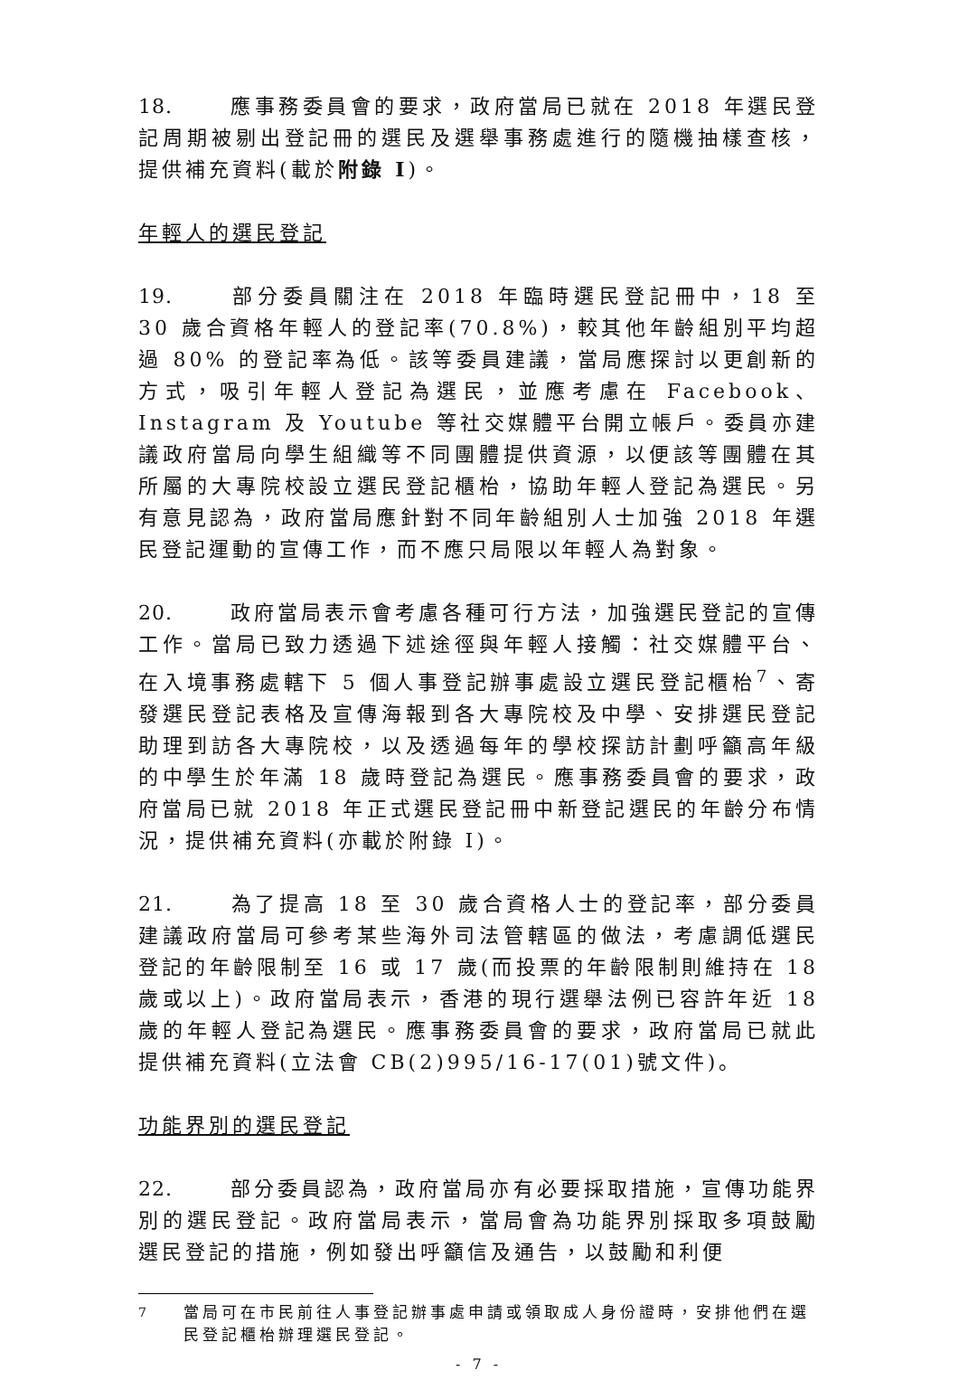18. 應事務委員會的要求，政府當局已就在 2018 年選民登記周期被剔出登記冊的選民及選舉事務處進行的隨機抽樣查核，提供補充資料(載於附錄 I)。
年輕人的選民登記
19. 部分委員關注在 2018 年臨時選民登記冊中，18 至 30 歲合資格年輕人的登記率(70.8%)，較其他年齡組別平均超過 80% 的登記率為低。該等委員建議，當局應探討以更創新的方式，吸引年輕人登記為選民，並應考慮在 Facebook、Instagram 及 Youtube 等社交媒體平台開立帳戶。委員亦建議政府當局向學生組織等不同團體提供資源，以便該等團體在其所屬的大專院校設立選民登記櫃枱，協助年輕人登記為選民。另有意見認為，政府當局應針對不同年齡組別人士加強 2018 年選民登記運動的宣傳工作，而不應只局限以年輕人為對象。
20. 政府當局表示會考慮各種可行方法，加強選民登記的宣傳工作。當局已致力透過下述途徑與年輕人接觸：社交媒體平台、在入境事務處轄下 5 個人事登記辦事處設立選民登記櫃枱<sup>7</sup>、寄發選民登記表格及宣傳海報到各大專院校及中學、安排選民登記助理到訪各大專院校，以及透過每年的學校探訪計劃呼籲高年級的中學生於年滿 18 歲時登記為選民。應事務委員會的要求，政府當局已就 2018 年正式選民登記冊中新登記選民的年齡分布情況，提供補充資料(亦載於附錄 I)。
21. 為了提高 18 至 30 歲合資格人士的登記率，部分委員建議政府當局可參考某些海外司法管轄區的做法，考慮調低選民登記的年齡限制至 16 或 17 歲(而投票的年齡限制則維持在 18 歲或以上)。政府當局表示，香港的現行選舉法例已容許年近 18 歲的年輕人登記為選民。應事務委員會的要求，政府當局已就此提供補充資料(立法會 CB(2)995/16-17(01)號文件)。
功能界別的選民登記
22. 部分委員認為，政府當局亦有必要採取措施，宣傳功能界別的選民登記。政府當局表示，當局會為功能界別採取多項鼓勵選民登記的措施，例如發出呼籲信及通告，以鼓勵和利便
<sup>7</sup> 當局可在市民前往人事登記辦事處申請或領取成人身份證時，安排他們在選民登記櫃枱辦理選民登記。
- 7 -